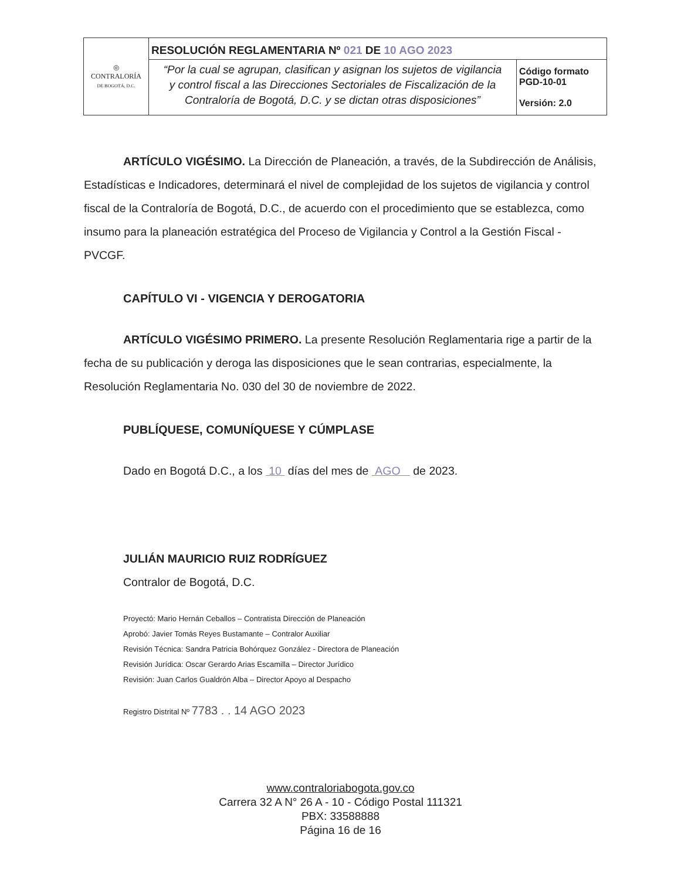| ◎ CONTRALORÍA DE BOGOTÁ, D.C. | RESOLUCIÓN REGLAMENTARIA Nº 021 DE 10 AGO 2023 | |
| | “Por la cual se agrupan, clasifican y asignan los sujetos de vigilancia y control fiscal a las Direcciones Sectoriales de Fiscalización de la Contraloría de Bogotá, D.C. y se dictan otras disposiciones” | Código formato PGD-10-01 Versión: 2.0 |
ARTÍCULO VIGÉSIMO. La Dirección de Planeación, a través, de la Subdirección de Análisis, Estadísticas e Indicadores, determinará el nivel de complejidad de los sujetos de vigilancia y control fiscal de la Contraloría de Bogotá, D.C., de acuerdo con el procedimiento que se establezca, como insumo para la planeación estratégica del Proceso de Vigilancia y Control a la Gestión Fiscal - PVCGF.
CAPÍTULO VI - VIGENCIA Y DEROGATORIA
ARTÍCULO VIGÉSIMO PRIMERO. La presente Resolución Reglamentaria rige a partir de la fecha de su publicación y deroga las disposiciones que le sean contrarias, especialmente, la Resolución Reglamentaria No. 030 del 30 de noviembre de 2022.
PUBLÍQUESE, COMUNÍQUESE Y CÚMPLASE
Dado en Bogotá D.C., a los 10 días del mes de AGO de 2023.
JULIÁN MAURICIO RUIZ RODRÍGUEZ
Contralor de Bogotá, D.C.
Proyectó: Mario Hernán Ceballos – Contratista Dirección de Planeación
Aprobó: Javier Tomás Reyes Bustamante – Contralor Auxiliar
Revisión Técnica: Sandra Patricia Bohórquez González - Directora de Planeación
Revisión Jurídica: Oscar Gerardo Arias Escamilla – Director Jurídico
Revisión: Juan Carlos Gualdrón Alba – Director Apoyo al Despacho
Registro Distrital Nº 7783 . . 14 AGO 2023
www.contraloriabogota.gov.co
Carrera 32 A N° 26 A - 10 - Código Postal 111321
PBX: 33588888
Página 16 de 16